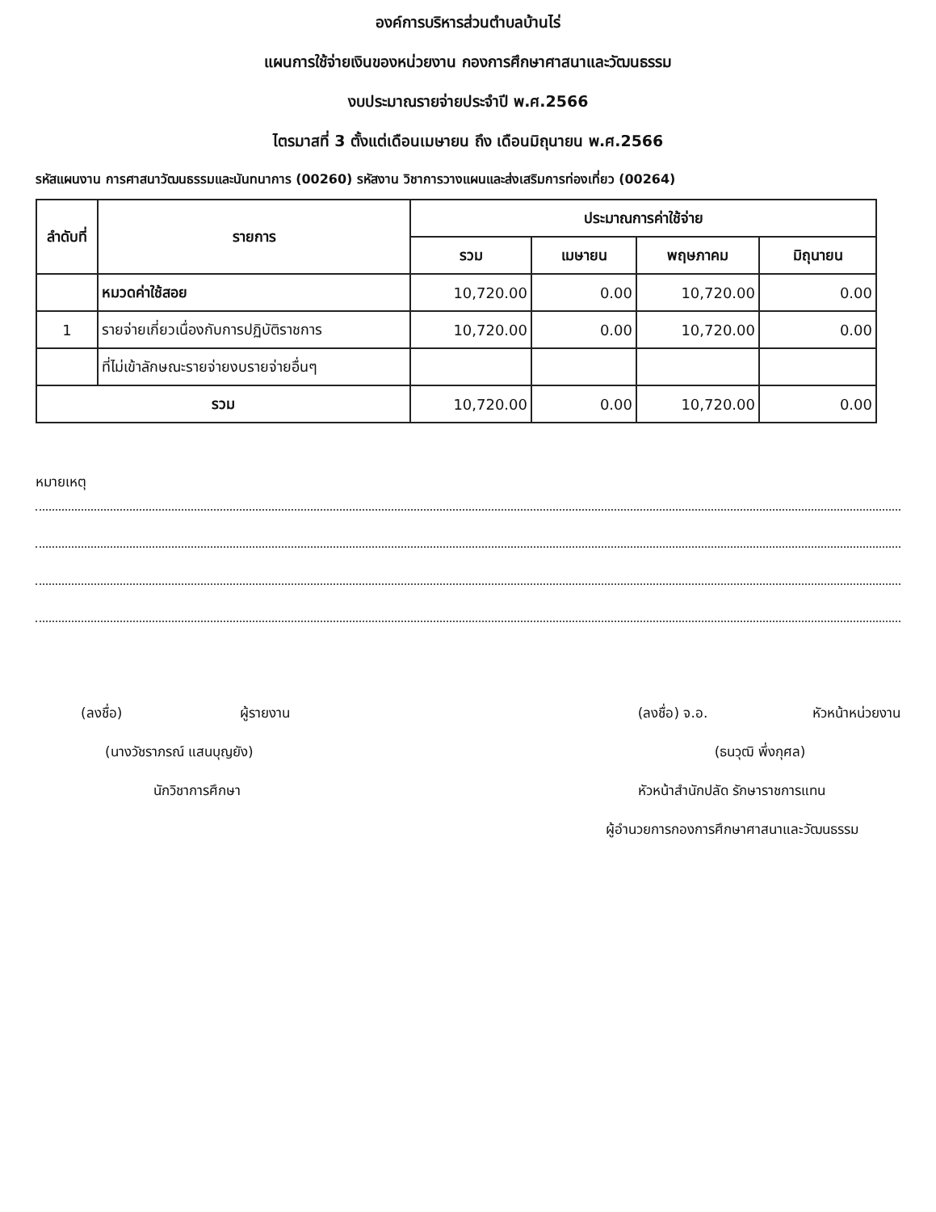องค์การบริหารส่วนตำบลบ้านไร่
แผนการใช้จ่ายเงินของหน่วยงาน กองการศึกษาศาสนาและวัฒนธรรม
งบประมาณรายจ่ายประจำปี พ.ศ.2566
ไตรมาสที่ 3 ตั้งแต่เดือนเมษายน ถึง เดือนมิถุนายน พ.ศ.2566
รหัสแผนงาน การศาสนาวัฒนธรรมและนันทนาการ (00260) รหัสงาน วิชาการวางแผนและส่งเสริมการท่องเที่ยว (00264)
| ลำดับที่ | รายการ | ประมาณการค่าใช้จ่าย | | | |
| --- | --- | --- | --- | --- | --- |
| | | รวม | เมษายน | พฤษภาคม | มิถุนายน |
| | หมวดค่าใช้สอย | 10,720.00 | 0.00 | 10,720.00 | 0.00 |
| 1 | รายจ่ายเกี่ยวเนื่องกับการปฏิบัติราชการ | 10,720.00 | 0.00 | 10,720.00 | 0.00 |
| | ที่ไม่เข้าลักษณะรายจ่ายงบรายจ่ายอื่นๆ | | | | |
| รวม | | 10,720.00 | 0.00 | 10,720.00 | 0.00 |
หมายเหตุ
(ลงชื่อ) ผู้รายงาน
(นางวัชราภรณ์ แสนบุญยัง)
นักวิชาการศึกษา
(ลงชื่อ) จ.อ. หัวหน้าหน่วยงาน
(ธนวุฒิ พึ่งกุศล)
หัวหน้าสำนักปลัด รักษาราชการแทน
ผู้อำนวยการกองการศึกษาศาสนาและวัฒนธรรม